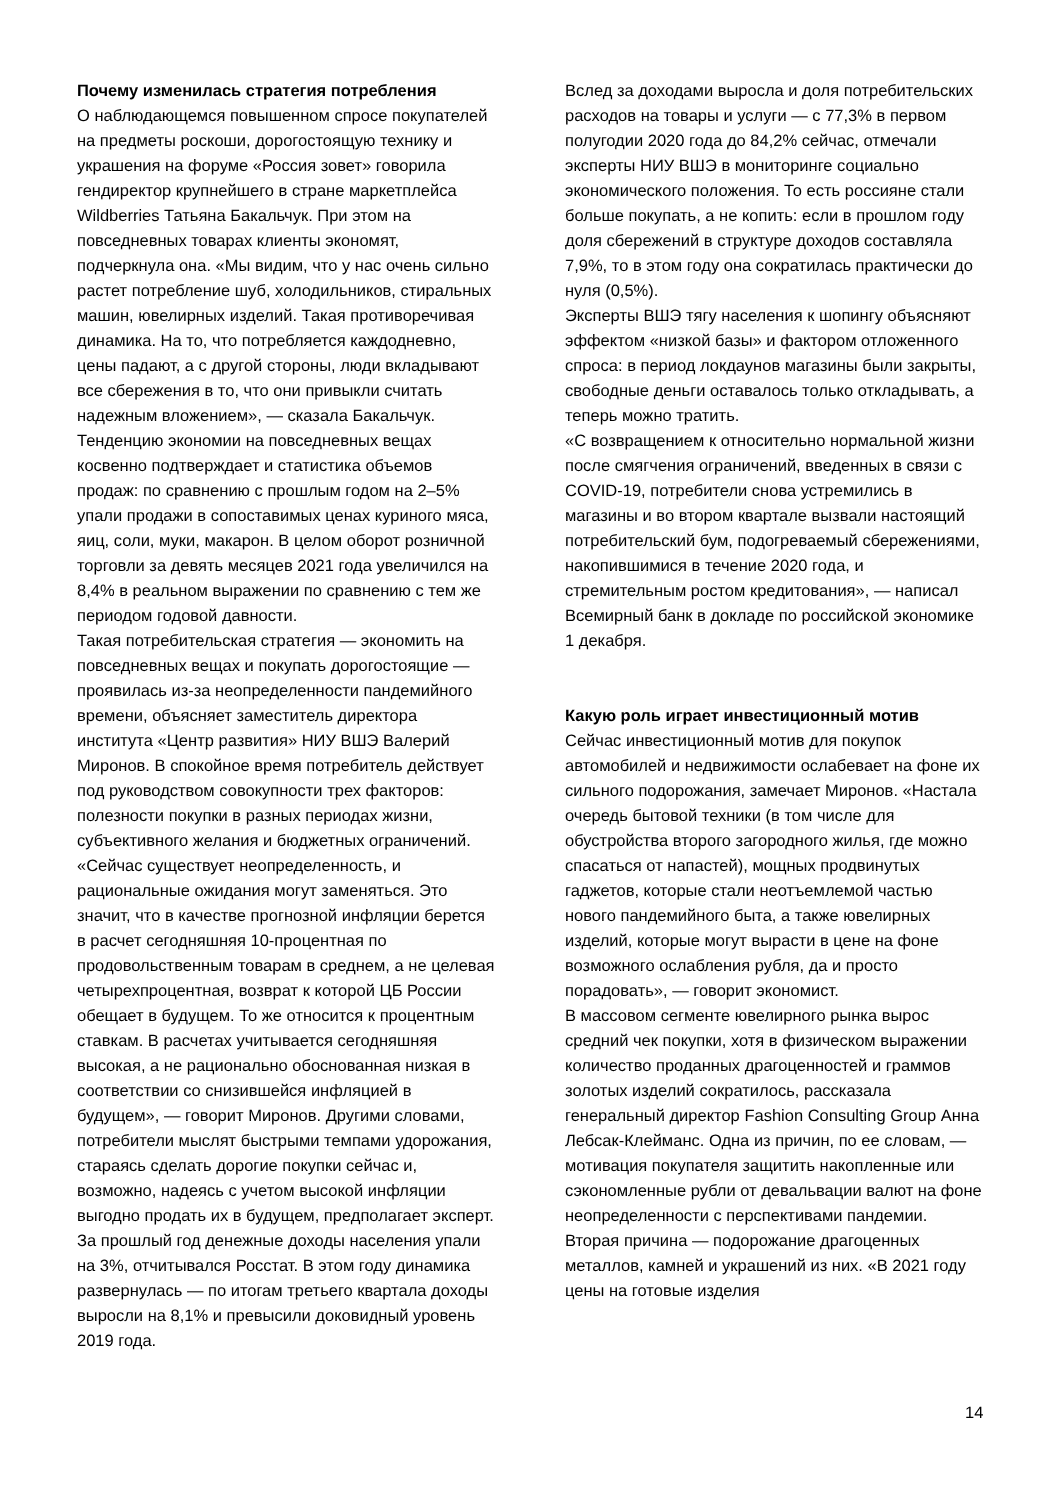Почему изменилась стратегия потребления
О наблюдающемся повышенном спросе покупателей на предметы роскоши, дорогостоящую технику и украшения на форуме «Россия зовет» говорила гендиректор крупнейшего в стране маркетплейса Wildberries Татьяна Бакальчук. При этом на повседневных товарах клиенты экономят, подчеркнула она. «Мы видим, что у нас очень сильно растет потребление шуб, холодильников, стиральных машин, ювелирных изделий. Такая противоречивая динамика. На то, что потребляется каждодневно, цены падают, а с другой стороны, люди вкладывают все сбережения в то, что они привыкли считать надежным вложением», — сказала Бакальчук.
Тенденцию экономии на повседневных вещах косвенно подтверждает и статистика объемов продаж: по сравнению с прошлым годом на 2–5% упали продажи в сопоставимых ценах куриного мяса, яиц, соли, муки, макарон. В целом оборот розничной торговли за девять месяцев 2021 года увеличился на 8,4% в реальном выражении по сравнению с тем же периодом годовой давности.
Такая потребительская стратегия — экономить на повседневных вещах и покупать дорогостоящие — проявилась из-за неопределенности пандемийного времени, объясняет заместитель директора института «Центр развития» НИУ ВШЭ Валерий Миронов. В спокойное время потребитель действует под руководством совокупности трех факторов: полезности покупки в разных периодах жизни, субъективного желания и бюджетных ограничений. «Сейчас существует неопределенность, и рациональные ожидания могут заменяться. Это значит, что в качестве прогнозной инфляции берется в расчет сегодняшняя 10-процентная по продовольственным товарам в среднем, а не целевая четырехпроцентная, возврат к которой ЦБ России обещает в будущем. То же относится к процентным ставкам. В расчетах учитывается сегодняшняя высокая, а не рационально обоснованная низкая в соответствии со снизившейся инфляцией в будущем», — говорит Миронов. Другими словами, потребители мыслят быстрыми темпами удорожания, стараясь сделать дорогие покупки сейчас и, возможно, надеясь с учетом высокой инфляции выгодно продать их в будущем, предполагает эксперт.
За прошлый год денежные доходы населения упали на 3%, отчитывался Росстат. В этом году динамика развернулась — по итогам третьего квартала доходы выросли на 8,1% и превысили доковидный уровень 2019 года.
Вслед за доходами выросла и доля потребительских расходов на товары и услуги — с 77,3% в первом полугодии 2020 года до 84,2% сейчас, отмечали эксперты НИУ ВШЭ в мониторинге социально экономического положения. То есть россияне стали больше покупать, а не копить: если в прошлом году доля сбережений в структуре доходов составляла 7,9%, то в этом году она сократилась практически до нуля (0,5%).
Эксперты ВШЭ тягу населения к шопингу объясняют эффектом «низкой базы» и фактором отложенного спроса: в период локдаунов магазины были закрыты, свободные деньги оставалось только откладывать, а теперь можно тратить.
«С возвращением к относительно нормальной жизни после смягчения ограничений, введенных в связи с COVID-19, потребители снова устремились в магазины и во втором квартале вызвали настоящий потребительский бум, подогреваемый сбережениями, накопившимися в течение 2020 года, и стремительным ростом кредитования», — написал Всемирный банк в докладе по российской экономике 1 декабря.
Какую роль играет инвестиционный мотив
Сейчас инвестиционный мотив для покупок автомобилей и недвижимости ослабевает на фоне их сильного подорожания, замечает Миронов. «Настала очередь бытовой техники (в том числе для обустройства второго загородного жилья, где можно спасаться от напастей), мощных продвинутых гаджетов, которые стали неотъемлемой частью нового пандемийного быта, а также ювелирных изделий, которые могут вырасти в цене на фоне возможного ослабления рубля, да и просто порадовать», — говорит экономист.
В массовом сегменте ювелирного рынка вырос средний чек покупки, хотя в физическом выражении количество проданных драгоценностей и граммов золотых изделий сократилось, рассказала генеральный директор Fashion Consulting Group Анна Лебсак-Клейманс. Одна из причин, по ее словам, — мотивация покупателя защитить накопленные или сэкономленные рубли от девальвации валют на фоне неопределенности с перспективами пандемии. Вторая причина — подорожание драгоценных металлов, камней и украшений из них. «В 2021 году цены на готовые изделия
14